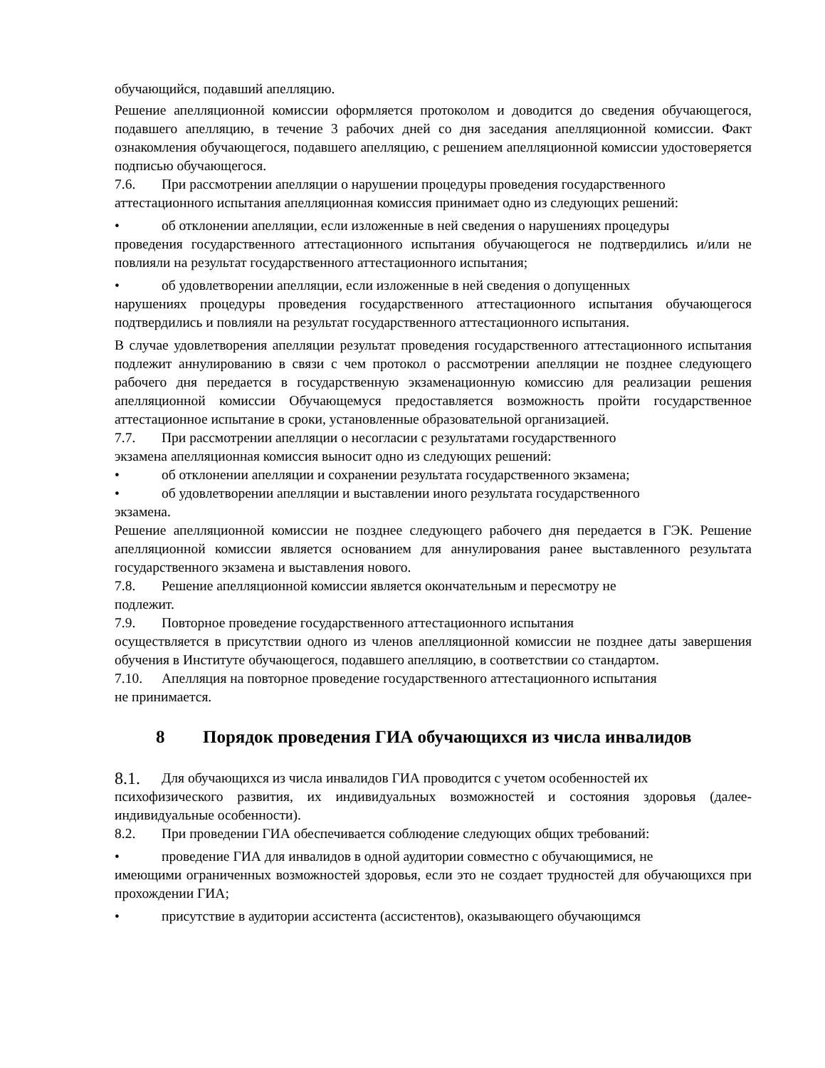обучающийся, подавший апелляцию.
Решение апелляционной комиссии оформляется протоколом и доводится до сведения обучающегося, подавшего апелляцию, в течение 3 рабочих дней со дня заседания апелляционной комиссии. Факт ознакомления обучающегося, подавшего апелляцию, с решением апелляционной комиссии удостоверяется подписью обучающегося.
7.6. При рассмотрении апелляции о нарушении процедуры проведения государственного
аттестационного испытания апелляционная комиссия принимает одно из следующих решений:
• об отклонении апелляции, если изложенные в ней сведения о нарушениях процедуры
проведения государственного аттестационного испытания обучающегося не подтвердились и/или не повлияли на результат государственного аттестационного испытания;
• об удовлетворении апелляции, если изложенные в ней сведения о допущенных
нарушениях процедуры проведения государственного аттестационного испытания обучающегося подтвердились и повлияли на результат государственного аттестационного испытания.
В случае удовлетворения апелляции результат проведения государственного аттестационного испытания подлежит аннулированию в связи с чем протокол о рассмотрении апелляции не позднее следующего рабочего дня передается в государственную экзаменационную комиссию для реализации решения апелляционной комиссии Обучающемуся предоставляется возможность пройти государственное аттестационное испытание в сроки, установленные образовательной организацией.
7.7. При рассмотрении апелляции о несогласии с результатами государственного
экзамена апелляционная комиссия выносит одно из следующих решений:
• об отклонении апелляции и сохранении результата государственного экзамена;
• об удовлетворении апелляции и выставлении иного результата государственного
экзамена.
Решение апелляционной комиссии не позднее следующего рабочего дня передается в ГЭК. Решение апелляционной комиссии является основанием для аннулирования ранее выставленного результата государственного экзамена и выставления нового.
7.8. Решение апелляционной комиссии является окончательным и пересмотру не
подлежит.
7.9. Повторное проведение государственного аттестационного испытания
осуществляется в присутствии одного из членов апелляционной комиссии не позднее даты завершения обучения в Институте обучающегося, подавшего апелляцию, в соответствии со стандартом.
7.10. Апелляция на повторное проведение государственного аттестационного испытания
не принимается.
8 Порядок проведения ГИА обучающихся из числа инвалидов
8.1. Для обучающихся из числа инвалидов ГИА проводится с учетом особенностей их
психофизического развития, их индивидуальных возможностей и состояния здоровья (далее-индивидуальные особенности).
8.2. При проведении ГИА обеспечивается соблюдение следующих общих требований:
• проведение ГИА для инвалидов в одной аудитории совместно с обучающимися, не
имеющими ограниченных возможностей здоровья, если это не создает трудностей для обучающихся при прохождении ГИА;
• присутствие в аудитории ассистента (ассистентов), оказывающего обучающимся